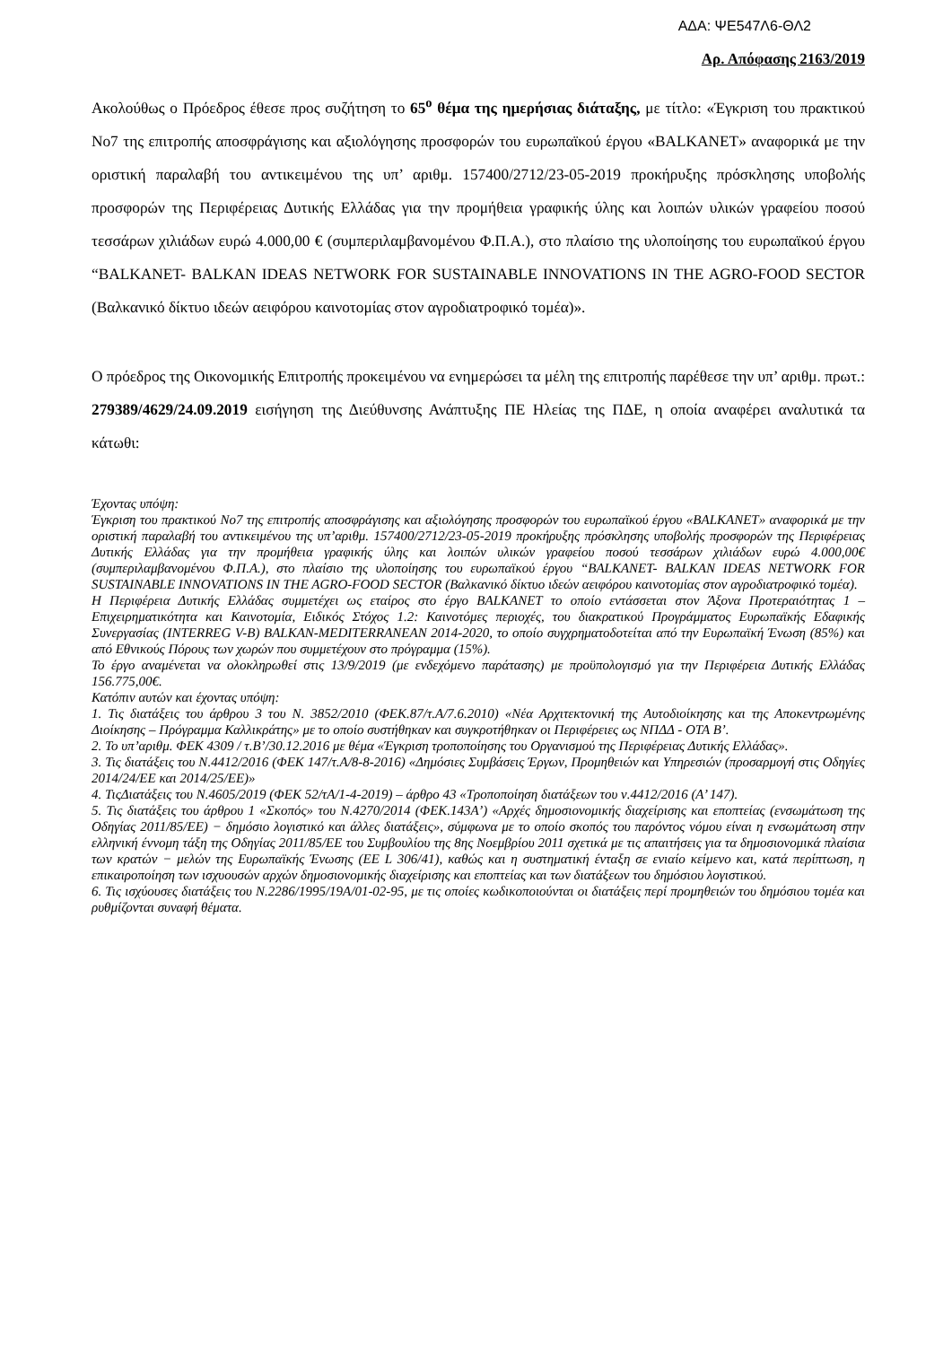ΑΔΑ: ΨΕ547Λ6-ΘΛ2
Αρ. Απόφασης 2163/2019
Ακολούθως ο Πρόεδρος έθεσε προς συζήτηση το 65<sup>ο</sup> θέμα της ημερήσιας διάταξης, με τίτλο: «Έγκριση του πρακτικού Νο7 της επιτροπής αποσφράγισης και αξιολόγησης προσφορών του ευρωπαϊκού έργου «BALKANET» αναφορικά με την οριστική παραλαβή του αντικειμένου της υπ’ αριθμ. 157400/2712/23-05-2019 προκήρυξης πρόσκλησης υποβολής προσφορών της Περιφέρειας Δυτικής Ελλάδας για την προμήθεια γραφικής ύλης και λοιπών υλικών γραφείου ποσού τεσσάρων χιλιάδων ευρώ 4.000,00 € (συμπεριλαμβανομένου Φ.Π.Α.), στο πλαίσιο της υλοποίησης του ευρωπαϊκού έργου “BALKANET- BALKAN IDEAS NETWORK FOR SUSTAINABLE INNOVATIONS IN THE AGRO-FOOD SECTOR (Βαλκανικό δίκτυο ιδεών αειφόρου καινοτομίας στον αγροδιατροφικό τομέα)».
Ο πρόεδρος της Οικονομικής Επιτροπής προκειμένου να ενημερώσει τα μέλη της επιτροπής παρέθεσε την υπ’ αριθμ. πρωτ.: 279389/4629/24.09.2019 εισήγηση της Διεύθυνσης Ανάπτυξης ΠΕ Ηλείας της ΠΔΕ, η οποία αναφέρει αναλυτικά τα κάτωθι:
Έχοντας υπόψη:
Έγκριση του πρακτικού Νο7 της επιτροπής αποσφράγισης και αξιολόγησης προσφορών του ευρωπαϊκού έργου «BALKANET» αναφορικά με την οριστική παραλαβή του αντικειμένου της υπ’αριθμ. 157400/2712/23-05-2019 προκήρυξης πρόσκλησης υποβολής προσφορών της Περιφέρειας Δυτικής Ελλάδας για την προμήθεια γραφικής ύλης και λοιπών υλικών γραφείου ποσού τεσσάρων χιλιάδων ευρώ 4.000,00€ (συμπεριλαμβανομένου Φ.Π.Α.), στο πλαίσιο της υλοποίησης του ευρωπαϊκού έργου “BALKANET- BALKAN IDEAS NETWORK FOR SUSTAINABLE INNOVATIONS IN THE AGRO-FOOD SECTOR (Βαλκανικό δίκτυο ιδεών αειφόρου καινοτομίας στον αγροδιατροφικό τομέα).
Η Περιφέρεια Δυτικής Ελλάδας συμμετέχει ως εταίρος στο έργο BALKANET το οποίο εντάσσεται στον Άξονα Προτεραιότητας 1 – Επιχειρηματικότητα και Καινοτομία, Ειδικός Στόχος 1.2: Καινοτόμες περιοχές, του διακρατικού Προγράμματος Ευρωπαϊκής Εδαφικής Συνεργασίας (INTERREG V-B) BALKAN-MEDITERRANEAN 2014-2020, το οποίο συγχρηματοδοτείται από την Ευρωπαϊκή Ένωση (85%) και από Εθνικούς Πόρους των χωρών που συμμετέχουν στο πρόγραμμα (15%).
Το έργο αναμένεται να ολοκληρωθεί στις 13/9/2019 (με ενδεχόμενο παράτασης) με προϋπολογισμό για την Περιφέρεια Δυτικής Ελλάδας 156.775,00€.
Κατόπιν αυτών και έχοντας υπόψη:
1. Τις διατάξεις του άρθρου 3 του Ν. 3852/2010 (ΦΕΚ.87/τ.Α/7.6.2010) «Νέα Αρχιτεκτονική της Αυτοδιοίκησης και της Αποκεντρωμένης Διοίκησης – Πρόγραμμα Καλλικράτης» με το οποίο συστήθηκαν και συγκροτήθηκαν οι Περιφέρειες ως ΝΠΔΔ - ΟΤΑ Β’.
2. Το υπ’αριθμ. ΦΕΚ 4309 / τ.Β’/30.12.2016 με θέμα «Έγκριση τροποποίησης του Οργανισμού της Περιφέρειας Δυτικής Ελλάδας».
3. Τις διατάξεις του Ν.4412/2016 (ΦΕΚ 147/τ.Α/8-8-2016) «Δημόσιες Συμβάσεις Έργων, Προμηθειών και Υπηρεσιών (προσαρμογή στις Οδηγίες 2014/24/ΕΕ και 2014/25/ΕΕ)»
4. ΤιςΔιατάξεις του Ν.4605/2019 (ΦΕΚ 52/τΑ/1-4-2019) – άρθρο 43 «Τροποποίηση διατάξεων του ν.4412/2016 (Α’ 147).
5. Τις διατάξεις του άρθρου 1 «Σκοπός» του Ν.4270/2014 (ΦΕΚ.143Α’) «Αρχές δημοσιονομικής διαχείρισης και εποπτείας (ενσωμάτωση της Οδηγίας 2011/85/ΕΕ) − δημόσιο λογιστικό και άλλες διατάξεις», σύμφωνα με το οποίο σκοπός του παρόντος νόμου είναι η ενσωμάτωση στην ελληνική έννομη τάξη της Οδηγίας 2011/85/ΕΕ του Συμβουλίου της 8ης Νοεμβρίου 2011 σχετικά με τις απαιτήσεις για τα δημοσιονομικά πλαίσια των κρατών − μελών της Ευρωπαϊκής Ένωσης (ΕΕ L 306/41), καθώς και η συστηματική ένταξη σε ενιαίο κείμενο και, κατά περίπτωση, η επικαιροποίηση των ισχυουσών αρχών δημοσιονομικής διαχείρισης και εποπτείας και των διατάξεων του δημόσιου λογιστικού.
6. Τις ισχύουσες διατάξεις του Ν.2286/1995/19Α/01-02-95, με τις οποίες κωδικοποιούνται οι διατάξεις περί προμηθειών του δημόσιου τομέα και ρυθμίζονται συναφή θέματα.